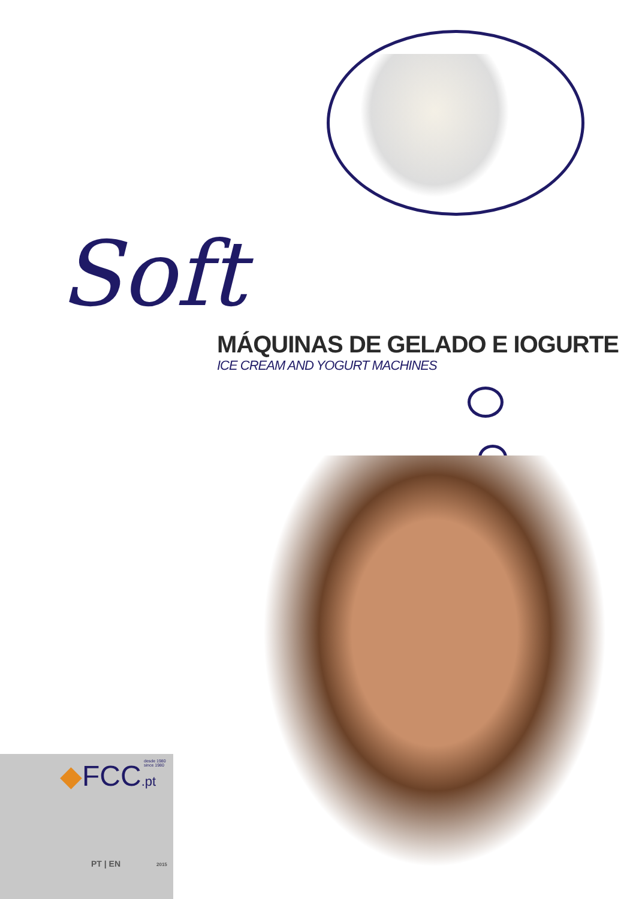Soft
MÁQUINAS DE GELADO E IOGURTE
ICE CREAM AND YOGURT MACHINES
◆FCC.pt
desde 1980
since 1980
PT | EN 2015